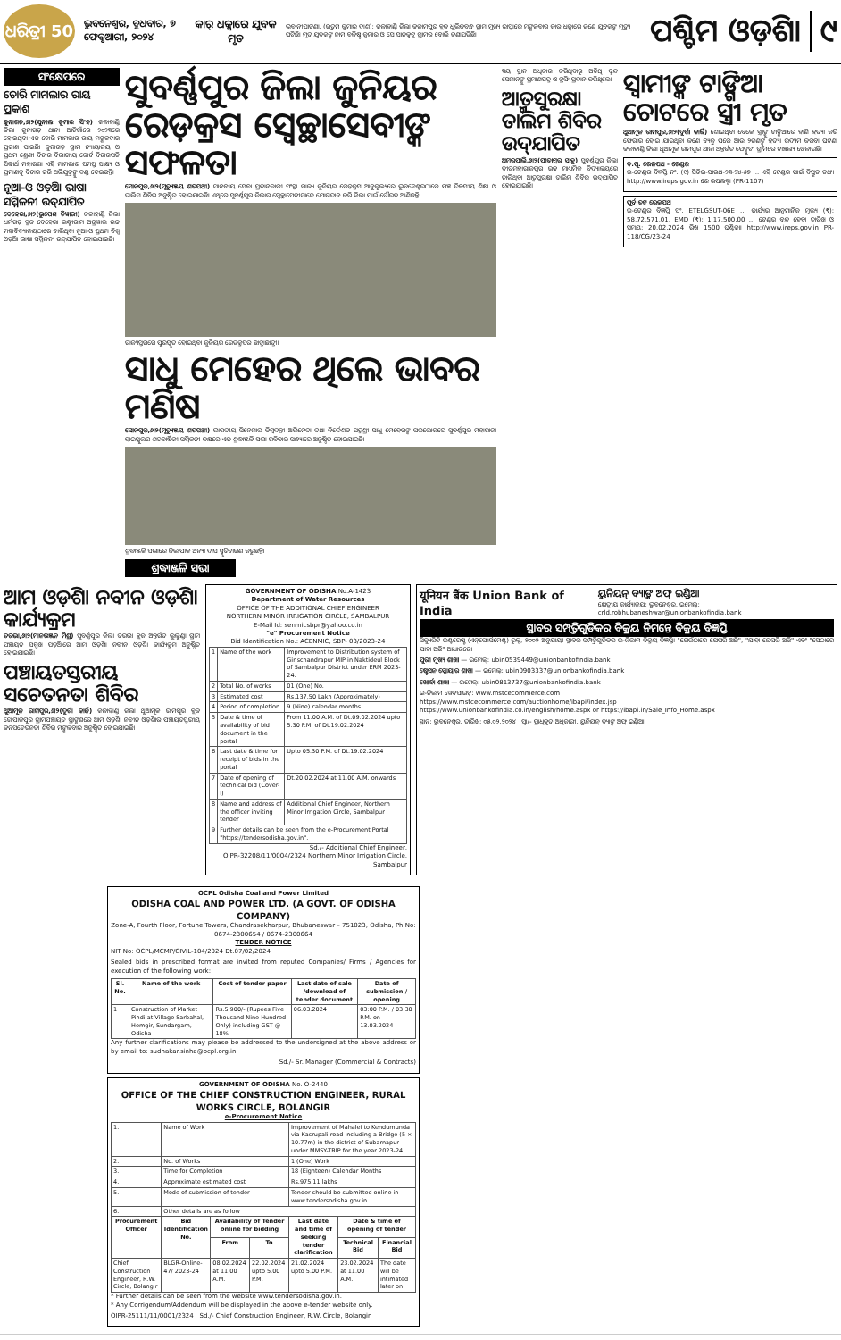ଧରିତ୍ରୀ 50
ଭୁବନେଶ୍ୱର, ବୁଧବାର, ୭ ଫେବୃଆରୀ, ୨୦୨୪
କାର୍ ଧକ୍କାରେ ଯୁବକ ମୃତ
ଭବାନୀପାଟଣା, (ଉତ୍ତମ କୁମାର ଦାଶ): କଳାହାଣ୍ଡି ଜିଲା କଳାମପୁର ବ୍ଲକ ଧୁଲିକବନ୍ଧ ଗ୍ରାମ ମୁଖ୍ୟ ରାସ୍ତାରେ ମଙ୍ଗଳବାର କାର ଧକ୍କାରେ ଜଣେ ଯୁବକଙ୍କ ମୃତ୍ୟୁ ଘଟିଛି। ମୃତ ଯୁବକଙ୍କ ନାମ ବଳିଷ୍ଠ କୁମାର ଓ ସେ ସାନକୁଟ୍ରୁ ଗ୍ରାମର ବୋଲି ଜଣାପଡିଛି।
ପଶ୍ଚିମ ଓଡ଼ିଶା ୯
ସଂକ୍ଷେପରେ
ଚୋରି ମାମଲାର ରାୟ ପ୍ରକାଶ
ଜୁନାଗଡ଼,୬।୨(ସୁନୀଲ କୁମାର ସିଂହ) କଳାହାଣ୍ଡି ଜିଲା ଜୁନାଗଡ଼ ଥାନା ଆଟିଗାଁରେ ୨୦୨୩ରେ ହୋଇଥିବା ଏକ ଚୋରି ମାମଲାର ରାୟ ମଙ୍ଗଳବାର ପ୍ରକାଶ ପାଇଛି। ଜୁନାଗଡ଼ ଗ୍ରାମ ନ୍ୟାୟାଳୟ ଓ ପ୍ରଥମ ଶ୍ରେଣୀ ବିଚାର ବିଭାଗୀୟ କୋର୍ଟ ବିଚାରପତି ସିଦ୍ଧାର୍ଥ ମହାରଣା ଏହି ମାମଲାର ସମସ୍ତ ସାକ୍ଷ୍ୟ ଓ ପ୍ରମାଣକୁ ବିଚାର କରି ଅଭିଯୁକ୍ତଙ୍କୁ ଦଣ୍ଡ ଦେଇଛନ୍ତି।
ନୂଆ-ଓ ଓଡ଼ିଆ ଭାଷା ସମ୍ମିଳନୀ ଉଦ୍‌ଯାପିତ
ବେହେରା,୬।୨(ଭୁପେଶ ତିୱାରୀ) କଳାହାଣ୍ଡି ଜିଲା ଧର୍ମଗଡ଼ ବ୍ଲକ ବେହେରା ଲକ୍ଷ୍ମୀରାମ ଅଗ୍ରୱାଲ ଉଚ୍ଚ ମହାବିଦ୍ୟାଳୟଠାରେ ଚାଲିଥିବା ନୂଆ-ଓ ପ୍ରଥମ ବିଶ୍ୱ ଓଡ଼ିଆ ଭାଷା ସମ୍ମିଳନୀ ଉଦ୍‌ଯାପିତ ହୋଇଯାଇଛି।
ସୁବର୍ଣ୍ଣପୁର ଜିଲା ଜୁନିୟର ରେଡ଼କ୍ରସ ସ୍ୱେଚ୍ଛାସେବୀଙ୍କ ସଫଳତା
ସୋନପୁର,୬।୨(ମୃତ୍ୟୁଞ୍ଜୟ ଶତପଥୀ) ମାନବୀୟ ସେବା ପ୍ରଦାନକାରୀ ସଂସ୍ଥା ରାଜ୍ୟ ଜୁନିୟର ରେଡ଼କ୍ରସ ଆନୁକୂଲ୍ୟରେ ଭୁବନେଶ୍ୱରଠାରେ ପଞ୍ଚ ଦିବସୀୟ ଶିକ୍ଷା ଓ ତାଲିମ ଶିବିର ଅନୁଷ୍ଠିତ ହୋଇଯାଇଛି। ଏଥିରେ ସୁବର୍ଣ୍ଣପୁର ଜିଲାର ସ୍ୱେଚ୍ଛାସେବୀମାନେ ଯୋଗଦାନ କରି ଜିଲା ପାଇଁ ଗୌରବ ଆଣିଛନ୍ତି।
ରାଜ୍ୟସ୍ତରରେ ପୁରସ୍କୃତ ହୋଇଥିବା ଜୁନିୟର ରେଡକ୍ରସର ଛାତ୍ରାଛାତ୍ରୀ।
ସାଧୁ ମେହେର ଥିଲେ ଭାବର ମଣିଷ
ସୋନପୁର,୬।୨(ମୃତ୍ୟୁଞ୍ଜୟ ଶତପଥୀ) ଭାରତୀୟ ସିନେମାର କିମ୍ବଦନ୍ତୀ ଅଭିନେତା ତଥା ନିର୍ଦ୍ଦେଶକ ପଦ୍ମଶ୍ରୀ ସାଧୁ ମେହେରଙ୍କ ପରଲୋକରେ ସୁବର୍ଣ୍ଣପୁର ମହାରାଜା ହାଇସ୍କୁଲର ଶତବାର୍ଷିକୀ ସମ୍ମିଳନୀ କକ୍ଷରେ ଏକ ଶ୍ରଦ୍ଧାଞ୍ଜଳି ସଭା ରବିବାର ସନ୍ଧ୍ୟାରେ ଅନୁଷ୍ଠିତ ହୋଇଯାଇଛି।
ଶ୍ରଦ୍ଧାଞ୍ଜଳି ସଭାରେ ଜିଲାପାଳ ଅନ୍ୟା ଦାସ ସ୍ମୃତିଚାରଣ କରୁଛନ୍ତି।
ଶ୍ରଦ୍ଧାଞ୍ଜଳି ସଭା
୩ୟ ସ୍ଥାନ ଅଧିକାର କରିଥିବାରୁ ଅତିଥି ବୃନ୍ଦ ସେମାନଙ୍କୁ ପ୍ରମାଣପତ୍ର ଓ ଟ୍ରଫି ପ୍ରଦାନ କରିଥିଲେ।
ଆତ୍ମସୁରକ୍ଷା ତାଲିମ ଶିବିର ଉଦ୍‌ଯାପିତ
ଅମରପାଲି,୬।୨(ପୀତାମ୍ବର ସାହୁ) ସୁବର୍ଣ୍ଣପୁର ଜିଲା ବୀରମହାରାଜପୁର ଉଚ୍ଚ ମାଧ୍ୟମିକ ବିଦ୍ୟାଳୟରେ ଚାଲିଥିବା ଆତ୍ମସୁରକ୍ଷା ତାଲିମ ଶିବିର ଉଦ୍‌ଯାପିତ ହୋଇଯାଇଛି।
ସ୍ୱାମୀଙ୍କ ଟାଙ୍ଗିଆ ଚୋଟରେ ସ୍ତ୍ରୀ ମୃତ
ଥୁଆମୂଳ ରାମପୁର,୬।୨(ଦୁର୍ଗା କାର୍ଜି) ଶୋଇଥିବା ବେଳେ ସ୍ତ୍ରୀଙ୍କୁ ଟାଙ୍ଗିଆରେ ହାଣି ହତ୍ୟା କରି ଫେରାର ହୋଇ ଯାଇଥିବା ଜଣେ ବ୍ୟକ୍ତି ପରେ ଆଉ ୨ଜଣଙ୍କୁ ହତ୍ୟା ଉଦ୍ୟମ କରିବା ଘଟଣା କଳାହାଣ୍ଡି ଜିଲା ଥୁଆମୂଳ ରାମପୁର ଥାନା ଅନ୍ତର୍ଗତ ପେଙ୍ଗୁଟୀ ଗ୍ରାମରେ ଚାଞ୍ଚଲ୍ୟ ଖେଳାଇଛି।
ଦ.ପୂ. ରେଳପଥ - ଟେଣ୍ଡର
ଇ-ଟେଣ୍ଡର ବିଜ୍ଞପ୍ତି ନଂ. (୧) ସିଡିଇ-ସାଉଥ-୨୩-୨୪-୫୭ ... ଏହି ଟେଣ୍ଡର ପାଇଁ ବିସ୍ତୃତ ତଥ୍ୟ http://www.ireps.gov.in ରେ ଉପଲବ୍ଧ। (PR-1107)
ପୂର୍ବ ତଟ ରେଳପଥ
ଇ-ଟେଣ୍ଡର ବିଜ୍ଞପ୍ତି ସଂ. ETELGSUT-06E ... କାର୍ଯ୍ୟର ଆନୁମାନିକ ମୂଲ୍ୟ (₹): 58,72,571.01, EMD (₹): 1,17,500.00 ... ଟେଣ୍ଡର ବନ୍ଦ ହେବା ତାରିଖ ଓ ସମୟ: 20.02.2024 ରିଖ 1500 ଘଣ୍ଟିକା। http://www.ireps.gov.in PR-118/CG/23-24
ଆମ ଓଡ଼ିଶା ନବୀନ ଓଡ଼ିଶା କାର୍ଯ୍ୟକ୍ରମ
ତରଭା,୬।୨(ମାନଭଞ୍ଜନ ମିଶ୍ର) ସୁବର୍ଣ୍ଣପୁର ଜିଲା ତରଭା ବ୍ଲକ ଅନ୍ତର୍ଗତ ଲୁଲୁଣ୍ଡା ଗ୍ରାମ ପଞ୍ଚାୟତ ସମ୍ମୁଖ ପଡ଼ିଆରେ ଆମ ଓଡ଼ିଶା ନବୀନ ଓଡ଼ିଶା କାର୍ଯ୍ୟକ୍ରମ ଅନୁଷ୍ଠିତ ହୋଇଯାଇଛି।
ପଞ୍ଚାୟତସ୍ତରୀୟ ସଚେତନତା ଶିବିର
ଥୁଆମୂଳ ରାମପୁର,୬।୨(ଦୁର୍ଗା କାର୍ଜି) କଳାହାଣ୍ଡି ଜିଲା ଥୁଆମୂଳ ରାମପୁର ବ୍ଲକ ଗୋପାଳପୁର ଗ୍ରାମପଞ୍ଚାୟତ ପ୍ରାଙ୍ଗଣରେ ଆମ ଓଡ଼ିଶା ନବୀନ ଓଡ଼ିଶାର ପଞ୍ଚାୟତସ୍ତରୀୟ ଜନସଚେତନତା ଶିବିର ମଙ୍ଗଳବାର ଅନୁଷ୍ଠିତ ହୋଇଯାଇଛି।
GOVERNMENT OF ODISHA No.A-1423
Department of Water Resources
OFFICE OF THE ADDITIONAL CHIEF ENGINEER
NORTHERN MINOR IRRIGATION CIRCLE, SAMBALPUR
E-Mail Id: senmicsbpr@yahoo.co.in
"e" Procurement Notice
Bid Identification No.: ACENMIC, SBP- 03/2023-24
| 1 | Name of the work | Improvement to Distribution system of Girischandrapur MIP in Naktideul Block of Sambalpur District under ERM 2023-24. |
| 2 | Total No. of works | 01 (One) No. |
| 3 | Estimated cost | Rs.137.50 Lakh (Approximately) |
| 4 | Period of completion | 9 (Nine) calendar months |
| 5 | Date & time of availability of bid document in the portal | From 11.00 A.M. of Dt.09.02.2024 upto 5.30 P.M. of Dt.19.02.2024 |
| 6 | Last date & time for receipt of bids in the portal | Upto 05.30 P.M. of Dt.19.02.2024 |
| 7 | Date of opening of technical bid (Cover-I) | Dt.20.02.2024 at 11.00 A.M. onwards |
| 8 | Name and address of the officer inviting tender | Additional Chief Engineer, Northern Minor Irrigation Circle, Sambalpur |
| 9 | Further details can be seen from the e-Procurement Portal "https://tendersodisha.gov.in". | |
Sd./- Additional Chief Engineer,
OIPR-32208/11/0004/2324 Northern Minor Irrigation Circle, Sambalpur
यूनियन बैंक Union Bank of India
ୟୁନିୟନ୍ ବ୍ୟାଙ୍କ ଅଫ୍ ଇଣ୍ଡିଆ
କ୍ଷେତ୍ରୀୟ କାର୍ଯ୍ୟାଳୟ: ଭୁବନେଶ୍ୱର, ଇମେଲ୍: crld.robhubaneshwar@unionbankofindia.bank
ସ୍ଥାବର ସମ୍ପତ୍ତିଗୁଡିକର ବିକ୍ରୟ ନିମନ୍ତେ ବିକ୍ରୟ ବିଜ୍ଞପ୍ତି
ସିକ୍ୟୁରିଟି ଇଣ୍ଟରେଷ୍ଟ (ଏନ୍‌ଫୋର୍ସମେଣ୍ଟ) ରୁଲ୍ସ, ୨୦୦୨ ଅନୁଯାୟୀ ସ୍ଥାବର ସମ୍ପତ୍ତିଗୁଡିକର ଇ-ନିଲାମ ବିକ୍ରୟ ବିଜ୍ଞପ୍ତି। "ଯେଉଁଠାରେ ଯେପରି ଅଛି", "ଯାହା ଯେପରି ଅଛି" ଏବଂ "ସେଠାରେ ଯାହା ଅଛି" ଆଧାରରେ।
ପୁରୀ ମୁଖ୍ୟ ଶାଖା — ଇମେଲ୍: ubin0539449@unionbankofindia.bank
ଷ୍ଟେସନ ସ୍କୋୟାର ଶାଖା — ଇମେଲ୍: ubin0903337@unionbankofindia.bank
ଖୋର୍ଦ୍ଧା ଶାଖା — ଇମେଲ୍: ubin0813737@unionbankofindia.bank
ଇ-ନିଲାମ ୱେବସାଇଟ୍: www.mstcecommerce.com
https://www.mstcecommerce.com/auctionhome/ibapi/index.jsp
https://www.unionbankofindia.co.in/english/home.aspx or https://ibapi.in/Sale_Info_Home.aspx
ସ୍ଥାନ: ଭୁବନେଶ୍ୱର, ତାରିଖ: ୦୫.୦୨.୨୦୨୪ ସ୍ୱା/- ପ୍ରାଧିକୃତ ଅଧିକାରୀ, ୟୁନିୟନ୍ ବ୍ୟାଙ୍କ ଅଫ୍ ଇଣ୍ଡିଆ
OCPL Odisha Coal and Power Limited
ODISHA COAL AND POWER LTD. (A GOVT. OF ODISHA COMPANY)
Zone-A, Fourth Floor, Fortune Towers, Chandrasekharpur, Bhubaneswar – 751023, Odisha, Ph No: 0674-2300654 / 0674-2300664
TENDER NOTICE
NIT No: OCPL/MCMP/CIVIL-104/2024 Dt.07/02/2024
Sealed bids in prescribed format are invited from reputed Companies/ Firms / Agencies for execution of the following work:
| Sl. No. | Name of the work | Cost of tender paper | Last date of sale /download of tender document | Date of submission / opening |
| --- | --- | --- | --- | --- |
| 1 | Construction of Market Pindi at Village Sarbahal, Hemgir, Sundargarh, Odisha | Rs.5,900/- (Rupees Five Thousand Nine Hundred Only) including GST @ 18% | 06.03.2024 | 03:00 P.M. / 03:30 P.M. on 13.03.2024 |
Any further clarifications may please be addressed to the undersigned at the above address or by email to: sudhakar.sinha@ocpl.org.in
Sd./- Sr. Manager (Commercial & Contracts)
GOVERNMENT OF ODISHA No. O-2440
OFFICE OF THE CHIEF CONSTRUCTION ENGINEER, RURAL WORKS CIRCLE, BOLANGIR
e-Procurement Notice
| 1. | Name of Work | | | Improvement of Mahalei to Kendumunda via Kasrupali road including a Bridge (5 × 10.77m) in the district of Subarnapur under MMSY-TRIP for the year 2023-24 | | |
| 2. | No. of Works | | | 1 (One) Work | | |
| 3. | Time for Completion | | | 18 (Eighteen) Calendar Months | | |
| 4. | Approximate estimated cost | | | Rs.975.11 lakhs | | |
| 5. | Mode of submission of tender | | | Tender should be submitted online in www.tendersodisha.gov.in | | |
| 6. | Other details are as follow | | | | | |
| Procurement Officer | Bid Identification No. | Availability of Tender online for bidding | | Last date and time of seeking tender clarification | Date & time of opening of tender | |
| | | From | To | | Technical Bid | Financial Bid |
| Chief Construction Engineer, R.W. Circle, Bolangir | BLGR-Online-47/ 2023-24 | 08.02.2024 at 11.00 A.M. | 22.02.2024 upto 5.00 P.M. | 21.02.2024 upto 5.00 P.M. | 23.02.2024 at 11.00 A.M. | The date will be intimated later on |
* Further details can be seen from the website www.tendersodisha.gov.in.
* Any Corrigendum/Addendum will be displayed in the above e-tender website only.
OIPR-25111/11/0001/2324 Sd./- Chief Construction Engineer, R.W. Circle, Bolangir